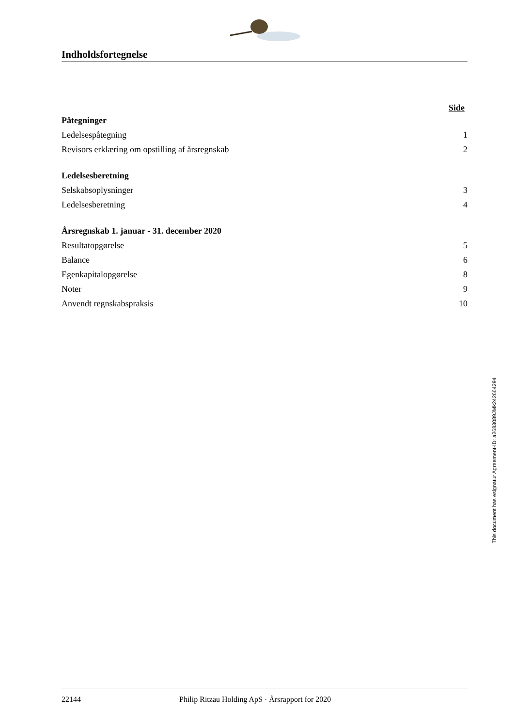Indholdsfortegnelse
Side
Påtegninger
Ledelsespåtegning 1
Revisors erklæring om opstilling af årsregnskab 2
Ledelsesberetning
Selskabsoplysninger 3
Ledelsesberetning 4
Årsregnskab 1. januar - 31. december 2020
Resultatopgørelse 5
Balance 6
Egenkapitalopgørelse 8
Noter 9
Anvendt regnskabspraksis 10
This document has esignatur Agreement-ID: a2683089JMk242664294
22144 Philip Ritzau Holding ApS · Årsrapport for 2020